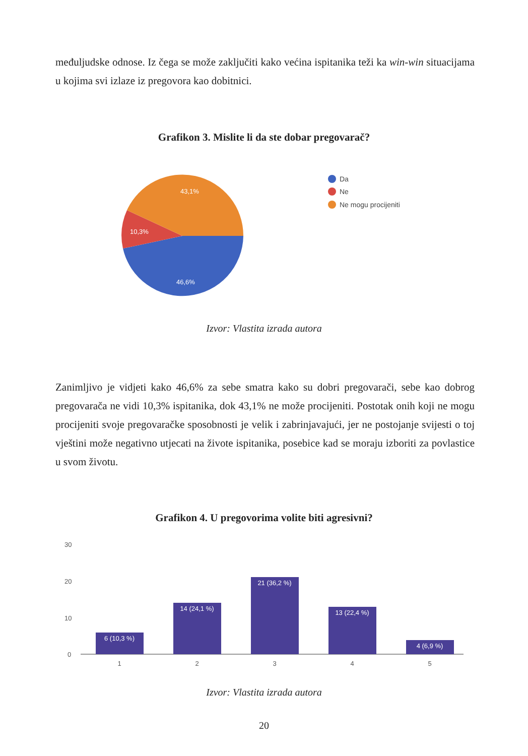međuljudske odnose. Iz čega se može zaključiti kako većina ispitanika teži ka win-win situacijama u kojima svi izlaze iz pregovora kao dobitnici.
Grafikon 3. Mislite li da ste dobar pregovarač?
43,1%
10,3%
46,6%
Da
Ne
Ne mogu procijeniti
Izvor: Vlastita izrada autora
Zanimljivo je vidjeti kako 46,6% za sebe smatra kako su dobri pregovarači, sebe kao dobrog pregovarača ne vidi 10,3% ispitanika, dok 43,1% ne može procijeniti. Postotak onih koji ne mogu procijeniti svoje pregovaračke sposobnosti je velik i zabrinjavajući, jer ne postojanje svijesti o toj vještini može negativno utjecati na živote ispitanika, posebice kad se moraju izboriti za povlastice u svom životu.
Grafikon 4. U pregovorima volite biti agresivni?
30
20
10
0
6 (10,3 %)
14 (24,1 %)
21 (36,2 %)
13 (22,4 %)
4 (6,9 %)
1
2
3
4
5
Izvor: Vlastita izrada autora
20